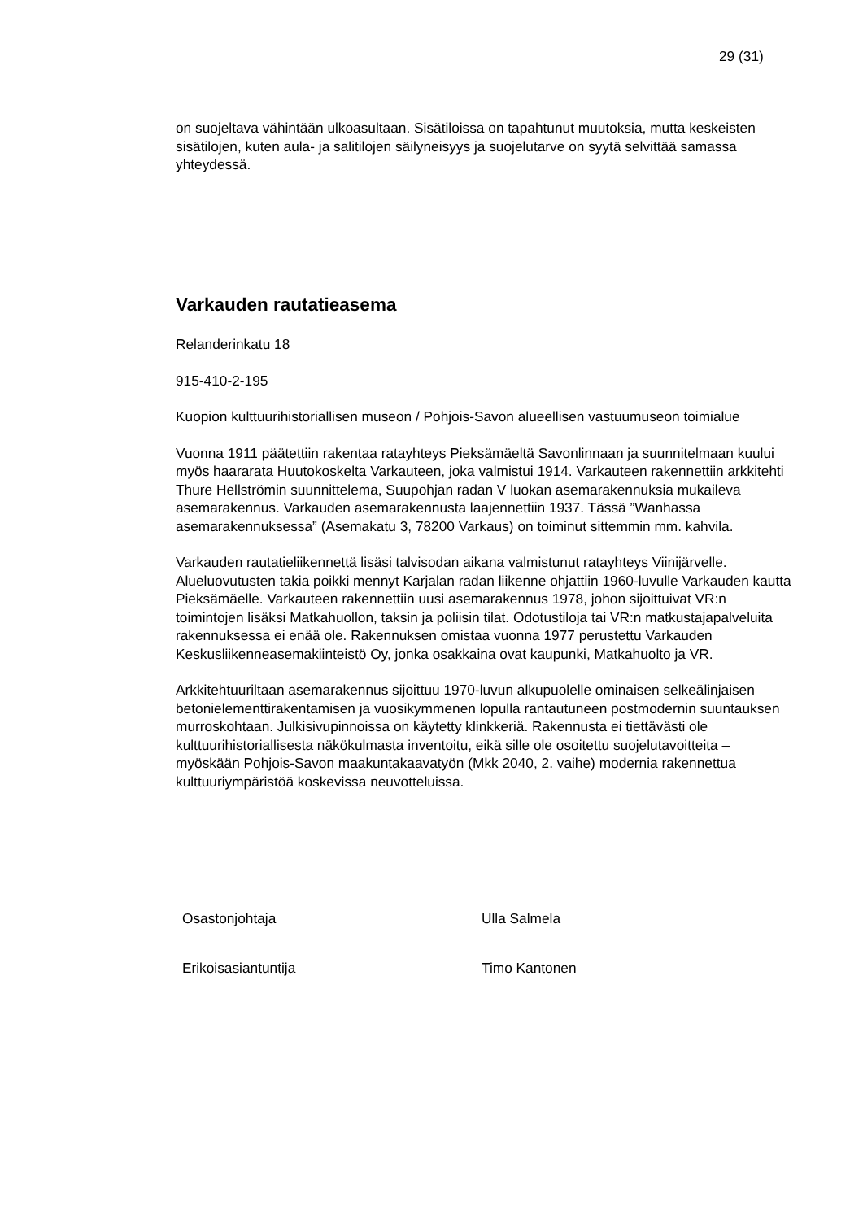29 (31)
on suojeltava vähintään ulkoasultaan. Sisätiloissa on tapahtunut muutoksia, mutta keskeisten sisätilojen, kuten aula- ja salitilojen säilyneisyys ja suojelutarve on syytä selvittää samassa yhteydessä.
Varkauden rautatieasema
Relanderinkatu 18
915-410-2-195
Kuopion kulttuurihistoriallisen museon / Pohjois-Savon alueellisen vastuumuseon toimialue
Vuonna 1911 päätettiin rakentaa ratayhteys Pieksämäeltä Savonlinnaan ja suunnitelmaan kuului myös haararata Huutokoskelta Varkauteen, joka valmistui 1914. Varkauteen rakennettiin arkkitehti Thure Hellströmin suunnittelema, Suupohjan radan V luokan asemarakennuksia mukaileva asemarakennus. Varkauden asemarakennusta laajennettiin 1937. Tässä ”Wanhassa asemarakennuksessa” (Asemakatu 3, 78200 Varkaus) on toiminut sittemmin mm. kahvila.
Varkauden rautatieliikennettä lisäsi talvisodan aikana valmistunut ratayhteys Viinijärvelle. Alueluovutusten takia poikki mennyt Karjalan radan liikenne ohjattiin 1960-luvulle Varkauden kautta Pieksämäelle. Varkauteen rakennettiin uusi asemarakennus 1978, johon sijoittuivat VR:n toimintojen lisäksi Matkahuollon, taksin ja poliisin tilat. Odotustiloja tai VR:n matkustajapalveluita rakennuksessa ei enää ole. Rakennuksen omistaa vuonna 1977 perustettu Varkauden Keskusliikenneasemakiinteistö Oy, jonka osakkaina ovat kaupunki, Matkahuolto ja VR.
Arkkitehtuuriltaan asemarakennus sijoittuu 1970-luvun alkupuolelle ominaisen selkeälinjaisen betonielementtirakentamisen ja vuosikymmenen lopulla rantautuneen postmodernin suuntauksen murroskohtaan. Julkisivupinnoissa on käytetty klinkkeriä. Rakennusta ei tiettävästi ole kulttuurihistoriallisesta näkökulmasta inventoitu, eikä sille ole osoitettu suojelutavoitteita – myöskään Pohjois-Savon maakuntakaavatyön (Mkk 2040, 2. vaihe) modernia rakennettua kulttuuriympäristöä koskevissa neuvotteluissa.
| Osastonjohtaja | Ulla Salmela |
| Erikoisasiantuntija | Timo Kantonen |